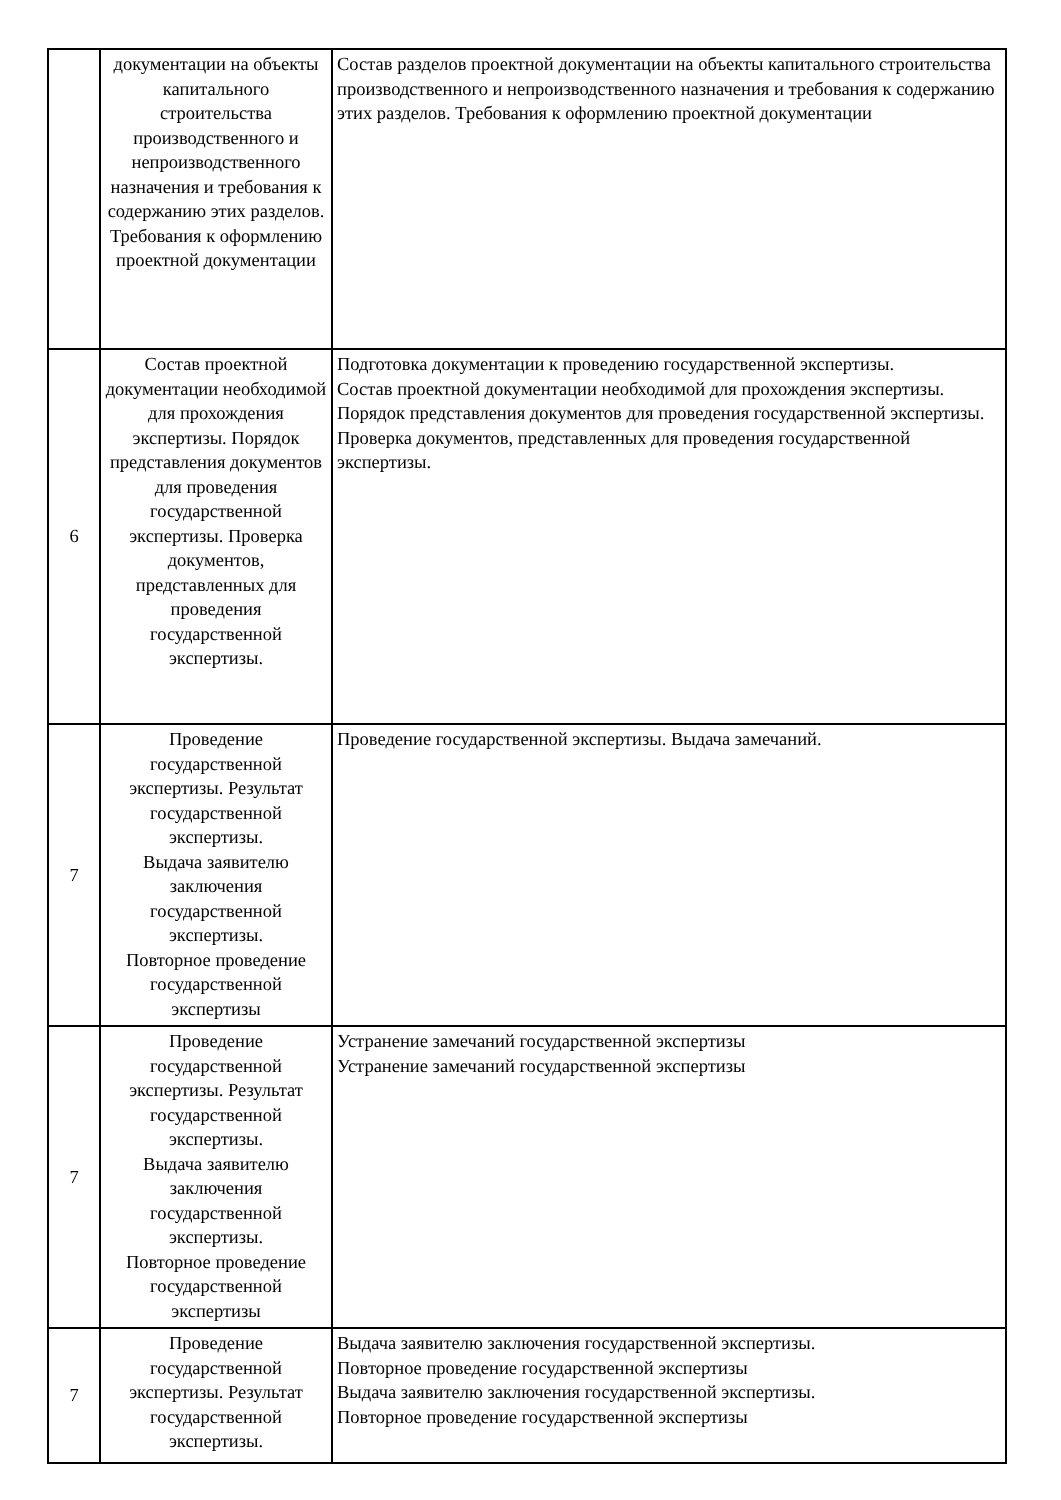| | документации на объекты капитального строительства производственного и непроизводственного назначения и требования к содержанию этих разделов. Требования к оформлению проектной документации | Состав разделов проектной документации на объекты капитального строительства производственного и непроизводственного назначения и требования к содержанию этих разделов. Требования к оформлению проектной документации |
| 6 | Состав проектной документации необходимой для прохождения экспертизы. Порядок представления документов для проведения государственной экспертизы. Проверка документов, представленных для проведения государственной экспертизы. | Подготовка документации к проведению государственной экспертизы. Состав проектной документации необходимой для прохождения экспертизы. Порядок представления документов для проведения государственной экспертизы. Проверка документов, представленных для проведения государственной экспертизы. |
| 7 | Проведение государственной экспертизы. Результат государственной экспертизы. Выдача заявителю заключения государственной экспертизы. Повторное проведение государственной экспертизы | Проведение государственной экспертизы. Выдача замечаний. |
| 7 | Проведение государственной экспертизы. Результат государственной экспертизы. Выдача заявителю заключения государственной экспертизы. Повторное проведение государственной экспертизы | Устранение замечаний государственной экспертизы Устранение замечаний государственной экспертизы |
| 7 | Проведение государственной экспертизы. Результат государственной экспертизы. | Выдача заявителю заключения государственной экспертизы. Повторное проведение государственной экспертизы Выдача заявителю заключения государственной экспертизы. Повторное проведение государственной экспертизы |